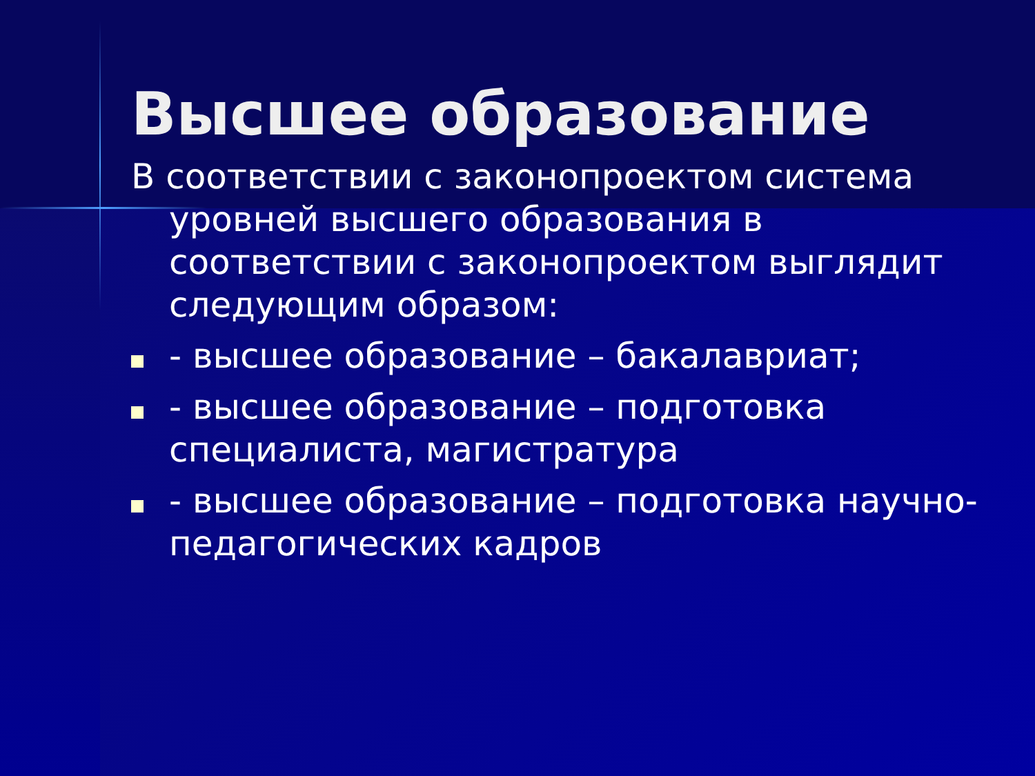Высшее образование
В соответствии с законопроектом система уровней высшего образования в соответствии с законопроектом выглядит следующим образом:
- высшее образование – бакалавриат;
- высшее образование – подготовка специалиста, магистратура
- высшее образование – подготовка научно-педагогических кадров